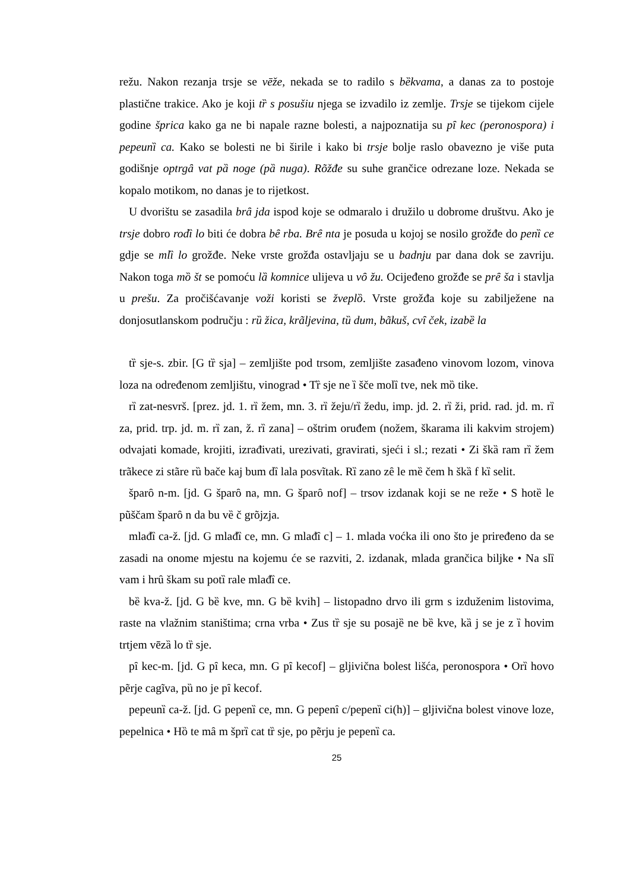režu. Nakon rezanja trsje se vēže, nekada se to radilo s bȅkvama, a danas za to postoje plastične trakice. Ako je koji tȑ s posušiu njega se izvadilo iz zemlje. Trsje se tijekom cijele godine šprica kako ga ne bi napale razne bolesti, a najpoznatija su pȋ kec (peronospora) i pepeunȉ ca. Kako se bolesti ne bi širile i kako bi trsje bolje raslo obavezno je više puta godišnje optrgȃ vat pȁ noge (pȁ nuga). Rõžđe su suhe grančice odrezane loze. Nekada se kopalo motikom, no danas je to rijetkost.
U dvorištu se zasadila brȃ jda ispod koje se odmaralo i družilo u dobrome društvu. Ako je trsje dobro rodȉ lo biti će dobra bȇ rba. Brȇ nta je posuda u kojoj se nosilo grožđe do penȉ ce gdje se mlȉ lo grožđe. Neke vrste grožđa ostavljaju se u badnju par dana dok se zavriju. Nakon toga mȍ št se pomoću lȁ komnice ulijeva u vȏ žu. Ocijeđeno grožđe se prȇ ša i stavlja u prešu. Za pročišćavanje voži koristi se žveplȍ. Vrste grožđa koje su zabilježene na donjosutlanskom području : rȕ žica, krãljevina, tȕ dum, bãkuš, cvȋ ček, izabȅ la
tȑ sje-s. zbir. [G tȑ sja] – zemljište pod trsom, zemljište zasađeno vinovom lozom, vinova loza na određenom zemljištu, vinograd • Tȑ sje ne ȉ šče molȉ tve, nek mȍ tike.
rȉ zat-nesvrš. [prez. jd. 1. rȉ žem, mn. 3. rȉ žeju/rȉ žedu, imp. jd. 2. rȉ ži, prid. rad. jd. m. rȉ za, prid. trp. jd. m. rȉ zan, ž. rȉ zana] – oštrim oruđem (nožem, škarama ili kakvim strojem) odvajati komade, krojiti, izrađivati, urezivati, gravirati, sjeći i sl.; rezati • Zi škȁ ram rȉ žem trãkece zi stãre rȕ bače kaj bum dȉ lala posvĩtak. Rȉ zano zȇ le mȅ čem h škȁ f kȉ selit.
šparȏ n-m. [jd. G šparȏ na, mn. G šparȏ nof] – trsov izdanak koji se ne reže • S hotȅ le pũščam šparȏ n da bu vȅ č grõjzja.
mlađȉ ca-ž. [jd. G mlađȉ ce, mn. G mlađȋ c] – 1. mlada voćka ili ono što je priređeno da se zasadi na onome mjestu na kojemu će se razviti, 2. izdanak, mlada grančica biljke • Na slȉ vam i hrȗ škam su potȉ rale mlađȉ ce.
bȅ kva-ž. [jd. G bȅ kve, mn. G bȅ kvih] – listopadno drvo ili grm s izduženim listovima, raste na vlažnim staništima; crna vrba • Zus tȑ sje su posajȅ ne bȅ kve, kȁ j se je z ȉ hovim trtjem vēzȁ lo tȑ sje.
pȋ kec-m. [jd. G pȋ keca, mn. G pȋ kecof] – gljivična bolest lišća, peronospora • Orȉ hovo pẽrje cagĩva, pȕ no je pȋ kecof.
pepeunȉ ca-ž. [jd. G pepenȉ ce, mn. G pepenȋ c/pepenȉ ci(h)] – gljivična bolest vinove loze, pepelnica • Hȍ te mȃ m šprȉ cat tȑ sje, po pẽrju je pepenȉ ca.
25